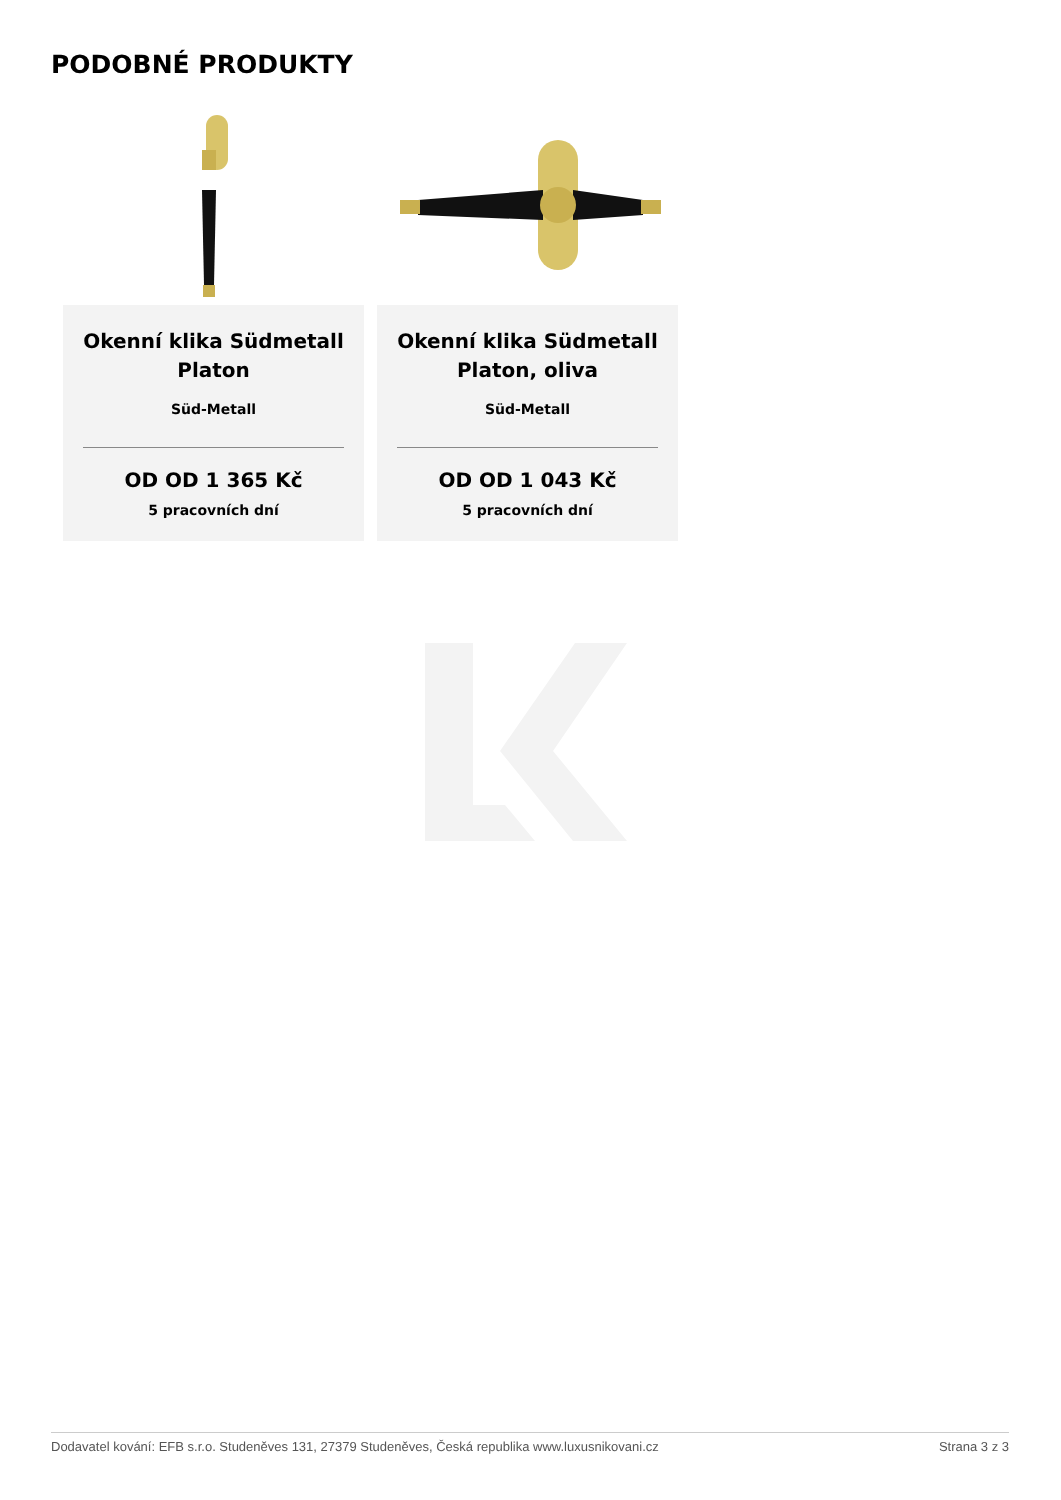PODOBNÉ PRODUKTY
Okenní klika Südmetall Platon
Süd-Metall
OD OD 1 365 Kč
5 pracovních dní
Okenní klika Südmetall Platon, oliva
Süd-Metall
OD OD 1 043 Kč
5 pracovních dní
Dodavatel kování: EFB s.r.o. Studeněves 131, 27379 Studeněves, Česká republika www.luxusnikovani.cz Strana 3 z 3